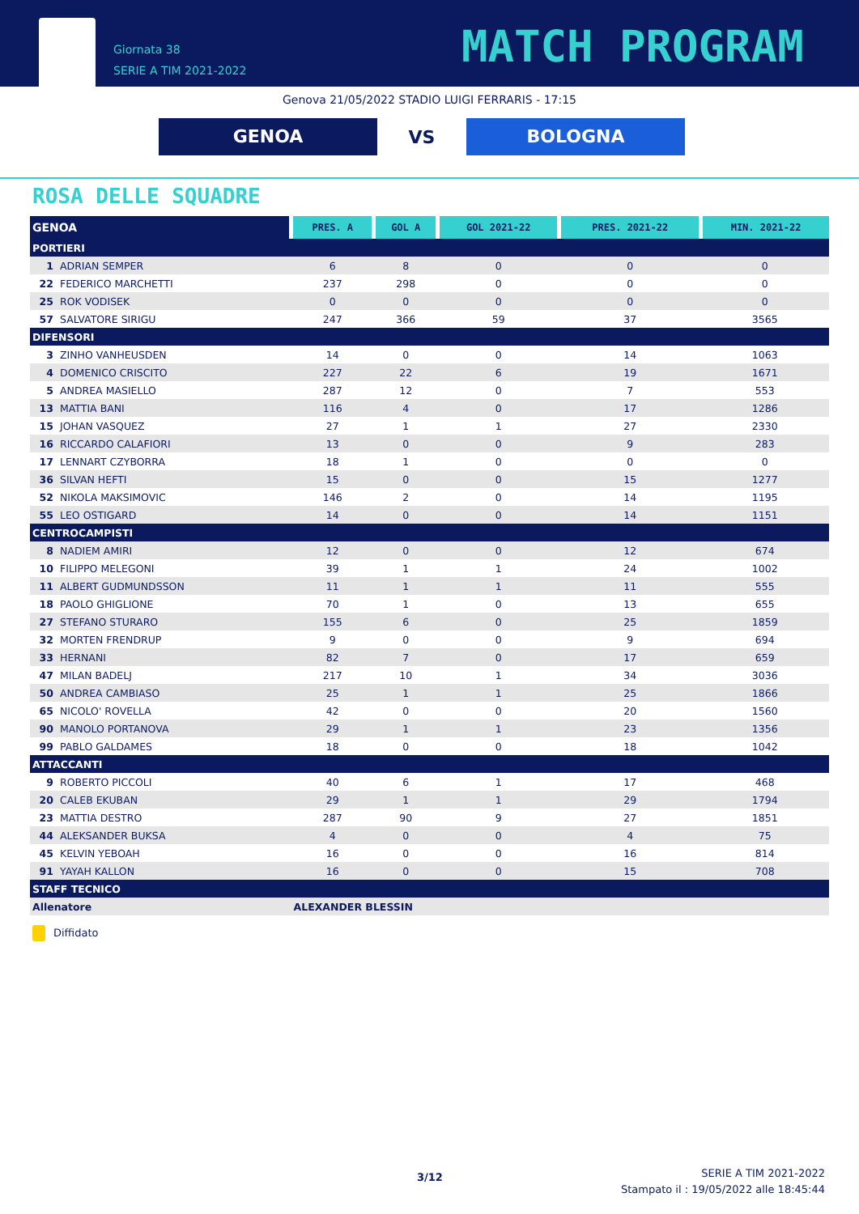Giornata 38
SERIE A TIM 2021-2022
MATCH PROGRAM
Genova 21/05/2022 STADIO LUIGI FERRARIS - 17:15
GENOA
VS
BOLOGNA
ROSA DELLE SQUADRE
| GENOA | PRES. A | GOL A | GOL 2021-22 | PRES. 2021-22 | MIN. 2021-22 |
| --- | --- | --- | --- | --- | --- |
| PORTIERI | | | | | |
| 1 ADRIAN SEMPER | 6 | 8 | 0 | 0 | 0 |
| 22 FEDERICO MARCHETTI | 237 | 298 | 0 | 0 | 0 |
| 25 ROK VODISEK | 0 | 0 | 0 | 0 | 0 |
| 57 SALVATORE SIRIGU | 247 | 366 | 59 | 37 | 3565 |
| DIFENSORI | | | | | |
| 3 ZINHO VANHEUSDEN | 14 | 0 | 0 | 14 | 1063 |
| 4 DOMENICO CRISCITO | 227 | 22 | 6 | 19 | 1671 |
| 5 ANDREA MASIELLO | 287 | 12 | 0 | 7 | 553 |
| 13 MATTIA BANI | 116 | 4 | 0 | 17 | 1286 |
| 15 JOHAN VASQUEZ | 27 | 1 | 1 | 27 | 2330 |
| 16 RICCARDO CALAFIORI | 13 | 0 | 0 | 9 | 283 |
| 17 LENNART CZYBORRA | 18 | 1 | 0 | 0 | 0 |
| 36 SILVAN HEFTI | 15 | 0 | 0 | 15 | 1277 |
| 52 NIKOLA MAKSIMOVIC | 146 | 2 | 0 | 14 | 1195 |
| 55 LEO OSTIGARD | 14 | 0 | 0 | 14 | 1151 |
| CENTROCAMPISTI | | | | | |
| 8 NADIEM AMIRI | 12 | 0 | 0 | 12 | 674 |
| 10 FILIPPO MELEGONI | 39 | 1 | 1 | 24 | 1002 |
| 11 ALBERT GUDMUNDSSON | 11 | 1 | 1 | 11 | 555 |
| 18 PAOLO GHIGLIONE | 70 | 1 | 0 | 13 | 655 |
| 27 STEFANO STURARO | 155 | 6 | 0 | 25 | 1859 |
| 32 MORTEN FRENDRUP | 9 | 0 | 0 | 9 | 694 |
| 33 HERNANI | 82 | 7 | 0 | 17 | 659 |
| 47 MILAN BADELJ | 217 | 10 | 1 | 34 | 3036 |
| 50 ANDREA CAMBIASO | 25 | 1 | 1 | 25 | 1866 |
| 65 NICOLO' ROVELLA | 42 | 0 | 0 | 20 | 1560 |
| 90 MANOLO PORTANOVA | 29 | 1 | 1 | 23 | 1356 |
| 99 PABLO GALDAMES | 18 | 0 | 0 | 18 | 1042 |
| ATTACCANTI | | | | | |
| 9 ROBERTO PICCOLI | 40 | 6 | 1 | 17 | 468 |
| 20 CALEB EKUBAN | 29 | 1 | 1 | 29 | 1794 |
| 23 MATTIA DESTRO | 287 | 90 | 9 | 27 | 1851 |
| 44 ALEKSANDER BUKSA | 4 | 0 | 0 | 4 | 75 |
| 45 KELVIN YEBOAH | 16 | 0 | 0 | 16 | 814 |
| 91 YAYAH KALLON | 16 | 0 | 0 | 15 | 708 |
| STAFF TECNICO | | | | | |
| Allenatore | ALEXANDER BLESSIN | | | | |
Diffidato
3/12
SERIE A TIM 2021-2022
Stampato il : 19/05/2022 alle 18:45:44